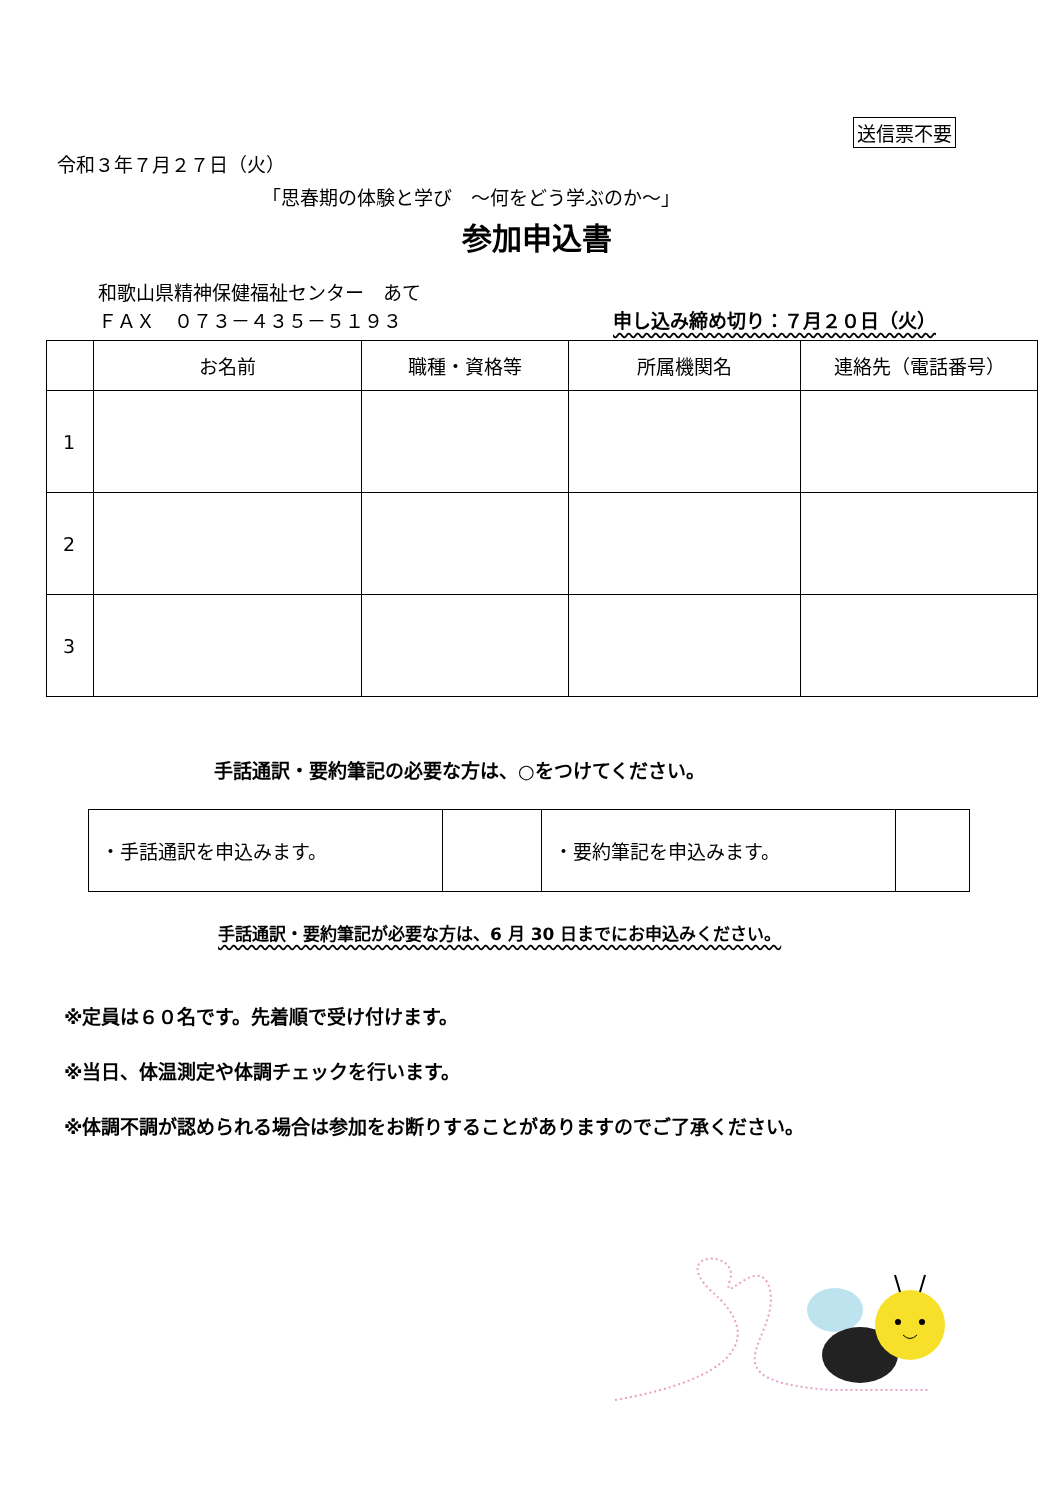送信票不要
令和３年７月２７日（火）
「思春期の体験と学び　～何をどう学ぶのか～」
参加申込書
和歌山県精神保健福祉センター　あて
ＦＡＸ　０７３－４３５－５１９３ 申し込み締め切り：７月２０日（火）
| | お名前 | 職種・資格等 | 所属機関名 | 連絡先（電話番号） |
| --- | --- | --- | --- | --- |
| 1 | | | | |
| 2 | | | | |
| 3 | | | | |
手話通訳・要約筆記の必要な方は、○をつけてください。
| ・手話通訳を申込みます。 | | ・要約筆記を申込みます。 | |
手話通訳・要約筆記が必要な方は、6 月 30 日までにお申込みください。
※定員は６０名です。先着順で受け付けます。
※当日、体温測定や体調チェックを行います。
※体調不調が認められる場合は参加をお断りすることがありますのでご了承ください。